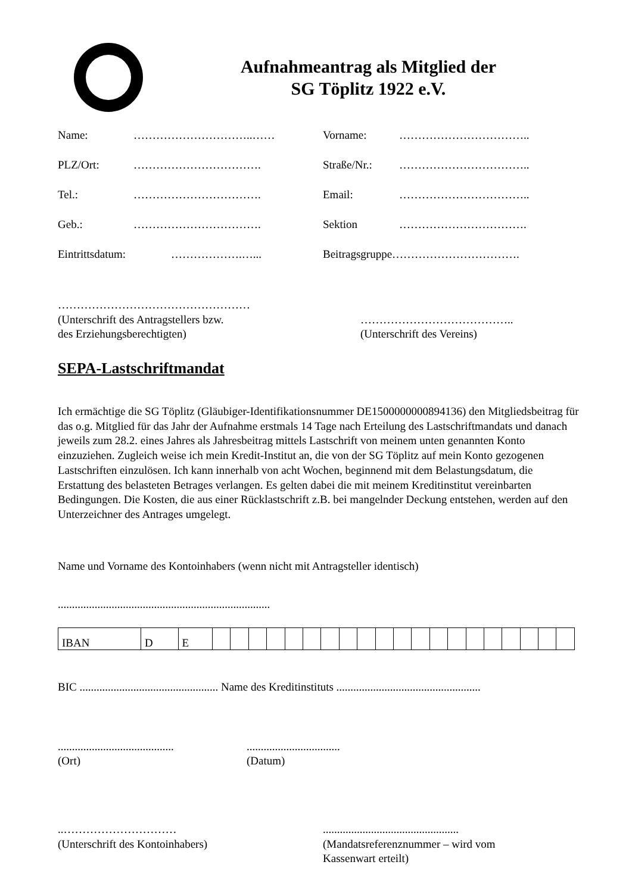Aufnahmeantrag als Mitglied der
SG Töplitz 1922 e.V.
Name: …………………………..…… Vorname: ……………………………..
PLZ/Ort: ……………………………. Straße/Nr.: ……………………………..
Tel.: ……………………………. Email: ……………………………..
Geb.: ……………………………. Sektion …………………………….
Eintrittsdatum: ……………….…... Beitragsgruppe…………………………….
……………………………………………
(Unterschrift des Antragstellers bzw.
des Erziehungsberechtigten)
…………………………………..
(Unterschrift des Vereins)
SEPA-Lastschriftmandat
Ich ermächtige die SG Töplitz (Gläubiger-Identifikationsnummer DE1500000000894136) den Mitgliedsbeitrag für das o.g. Mitglied für das Jahr der Aufnahme erstmals 14 Tage nach Erteilung des Lastschriftmandats und danach jeweils zum 28.2. eines Jahres als Jahresbeitrag mittels Lastschrift von meinem unten genannten Konto einzuziehen. Zugleich weise ich mein Kredit-Institut an, die von der SG Töplitz auf mein Konto gezogenen Lastschriften einzulösen. Ich kann innerhalb von acht Wochen, beginnend mit dem Belastungsdatum, die Erstattung des belasteten Betrages verlangen. Es gelten dabei die mit meinem Kreditinstitut vereinbarten Bedingungen. Die Kosten, die aus einer Rücklastschrift z.B. bei mangelnder Deckung entstehen, werden auf den Unterzeichner des Antrages umgelegt.
Name und Vorname des Kontoinhabers (wenn nicht mit Antragsteller identisch)
...........................................................................
| IBAN | D | E | | | | | | | | | | | | | | | | | | | | |
BIC ................................................. Name des Kreditinstituts ...................................................
.........................................
(Ort)
.................................
(Datum)
..…………………………
(Unterschrift des Kontoinhabers)
................................................
(Mandatsreferenznummer – wird vom
Kassenwart erteilt)